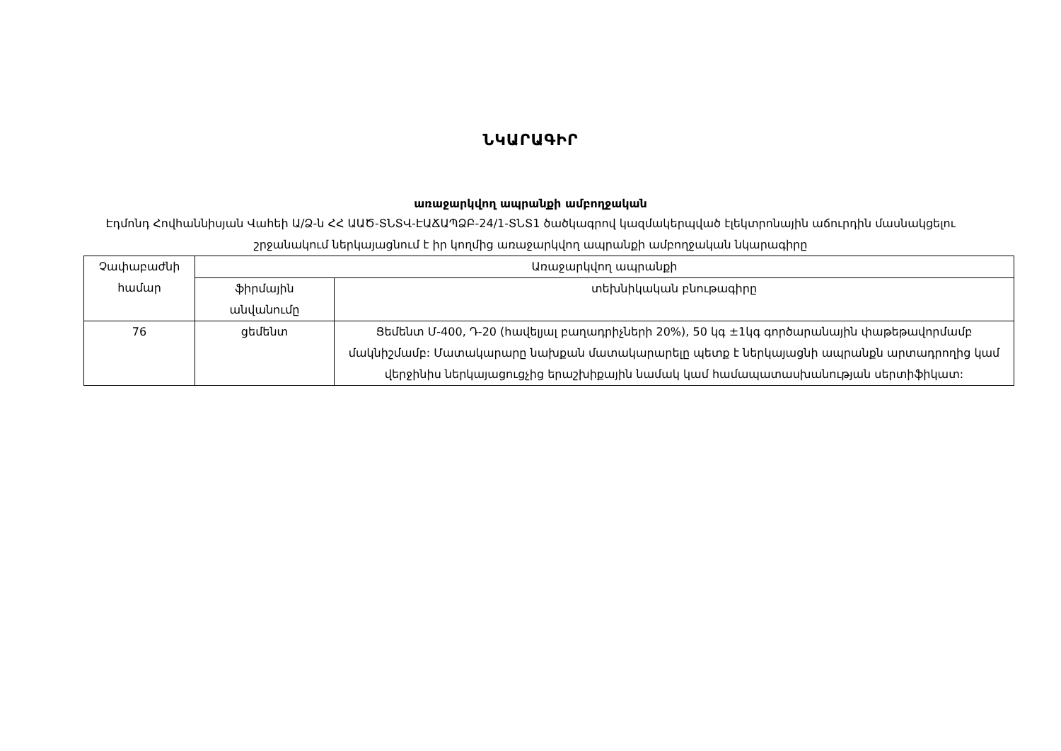ՆԿԱՐԱԳԻՐ
առաջարկվող ապրանքի ամբողջական
Էդմոնդ Հովհաննիսյան Վաhեի Ա/Ձ-ն ՀՀ ԱԱԾ-ՏՆՏՎ-ԷԱՃԱՊՁԲ-24/1-ՏՆՏ1 ծածկագրով կազմակերպված էլեկտրոնային աճուրդին մասնակցելու շրջանակում ներկայացնում է իր կողմից առաջարկվող ապրանքի ամբողջական նկարագիրը
| Չափաբաժնի համար | Առաջարկվող ապրանքի | |
| --- | --- | --- |
| | ֆիրմային անվանումը | տեխնիկական բնութագիրը |
| 76 | ցեմենտ | Ցեմենտ Մ-400, Դ-20 (հավելյալ բաղադրիչների 20%), 50 կգ ±1կգ գործարանային փաթեթավորմամբ մակնիշմամբ: Մատակարարը նախքան մատակարարելը պետք է ներկայացնի ապրանքն արտադրողից կամ վերջինիս ներկայացուցչից երաշխիքային նամակ կամ համապատասխանության սերտիֆիկատ: |